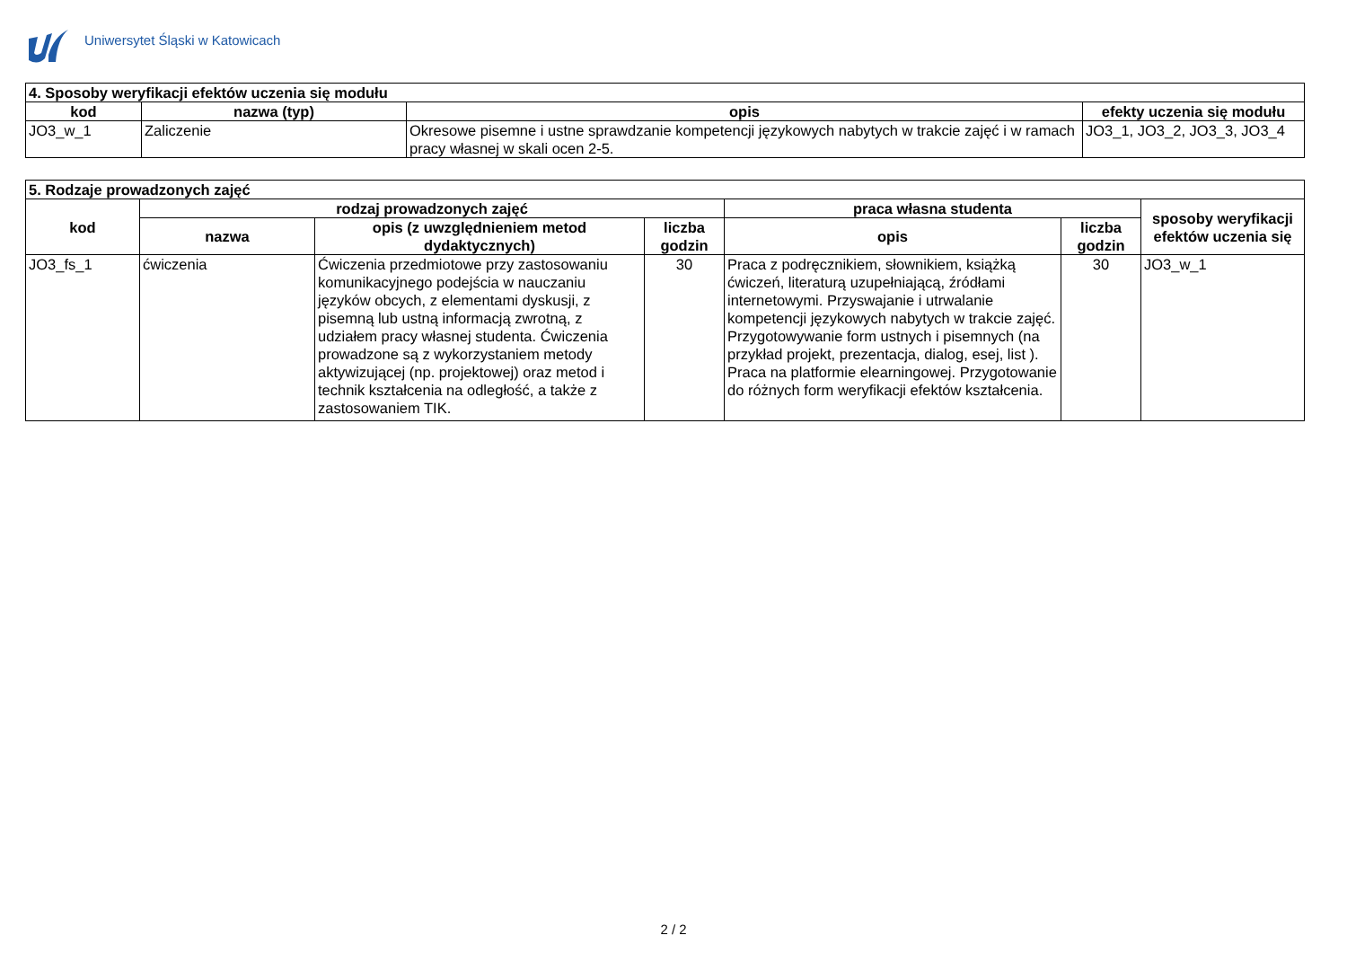Uniwersytet Śląski w Katowicach
| 4. Sposoby weryfikacji efektów uczenia się modułu | | | |
| --- | --- | --- | --- |
| kod | nazwa (typ) | opis | efekty uczenia się modułu |
| JO3_w_1 | Zaliczenie | Okresowe pisemne i ustne sprawdzanie kompetencji językowych nabytych w trakcie zajęć i w ramach pracy własnej w skali ocen 2-5. | JO3_1, JO3_2, JO3_3, JO3_4 |
| 5. Rodzaje prowadzonych zajęć | | | | | | |
| --- | --- | --- | --- | --- | --- | --- |
| kod | rodzaj prowadzonych zajęć | | | praca własna studenta | | sposoby weryfikacji efektów uczenia się |
| | nazwa | opis (z uwzględnieniem metod dydaktycznych) | liczba godzin | opis | liczba godzin | |
| JO3_fs_1 | ćwiczenia | Ćwiczenia przedmiotowe przy zastosowaniu komunikacyjnego podejścia w nauczaniu języków obcych, z elementami dyskusji, z pisemną lub ustną informacją zwrotną, z udziałem pracy własnej studenta. Ćwiczenia prowadzone są z wykorzystaniem metody aktywizującej (np. projektowej) oraz metod i technik kształcenia na odległość, a także z zastosowaniem TIK. | 30 | Praca z podręcznikiem, słownikiem, książką ćwiczeń, literaturą uzupełniającą, źródłami internetowymi. Przyswajanie i utrwalanie kompetencji językowych nabytych w trakcie zajęć. Przygotowywanie form ustnych i pisemnych (na przykład projekt, prezentacja, dialog, esej, list ). Praca na platformie elearningowej. Przygotowanie do różnych form weryfikacji efektów kształcenia. | 30 | JO3_w_1 |
2 / 2